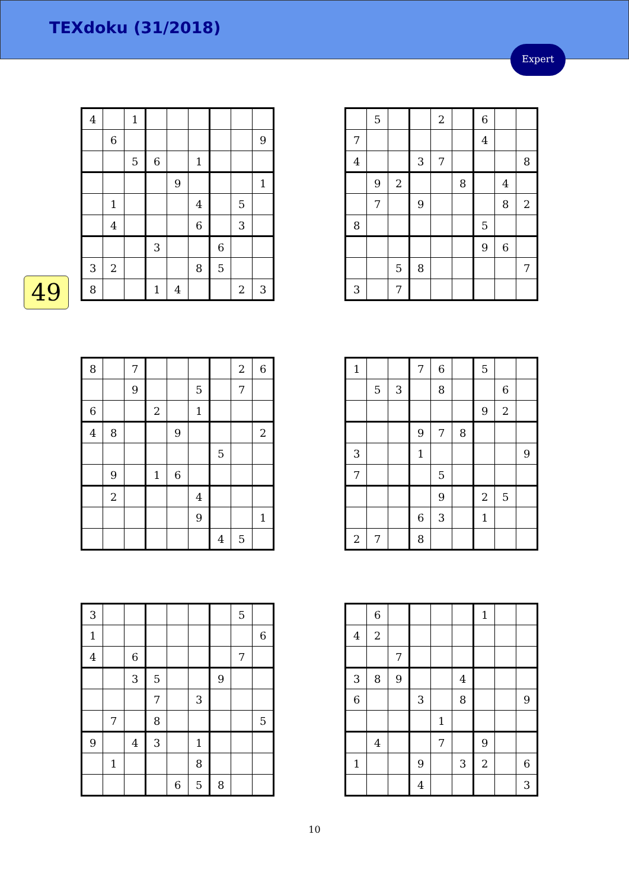TEXdoku (31/2018)
Expert
49
| 4 | | 1 | | | | | | |
| | 6 | | | | | | | 9 |
| | | 5 | 6 | | 1 | | | |
| | | | | 9 | | | | 1 |
| | 1 | | | | 4 | | 5 | |
| | 4 | | | | 6 | | 3 | |
| | | | 3 | | | 6 | | |
| 3 | 2 | | | | 8 | 5 | | |
| 8 | | | 1 | 4 | | | 2 | 3 |
| | 5 | | | 2 | | 6 | | |
| 7 | | | | | | 4 | | |
| 4 | | | 3 | 7 | | | | 8 |
| | 9 | 2 | | | 8 | | 4 | |
| | 7 | | 9 | | | | 8 | 2 |
| 8 | | | | | | 5 | | |
| | | | | | | 9 | 6 | |
| | | 5 | 8 | | | | | 7 |
| 3 | | 7 | | | | | | |
| 8 | | 7 | | | | | 2 | 6 |
| | | 9 | | | 5 | | 7 | |
| 6 | | | 2 | | 1 | | | |
| 4 | 8 | | | 9 | | | | 2 |
| | | | | | | 5 | | |
| | 9 | | 1 | 6 | | | | |
| | 2 | | | | 4 | | | |
| | | | | | 9 | | | 1 |
| | | | | | | 4 | 5 | |
| 1 | | | 7 | 6 | | 5 | | |
| | 5 | 3 | | 8 | | | 6 | |
| | | | | | | 9 | 2 | |
| | | | 9 | 7 | 8 | | | |
| 3 | | | 1 | | | | | 9 |
| 7 | | | | 5 | | | | |
| | | | | 9 | | 2 | 5 | |
| | | | 6 | 3 | | 1 | | |
| 2 | 7 | | 8 | | | | | |
| 3 | | | | | | | 5 | |
| 1 | | | | | | | | 6 |
| 4 | | 6 | | | | | 7 | |
| | | 3 | 5 | | | 9 | | |
| | | | 7 | | 3 | | | |
| | 7 | | 8 | | | | | 5 |
| 9 | | 4 | 3 | | 1 | | | |
| | 1 | | | | 8 | | | |
| | | | | 6 | 5 | 8 | | |
| | 6 | | | | | 1 | | |
| 4 | 2 | | | | | | | |
| | | 7 | | | | | | |
| 3 | 8 | 9 | | | 4 | | | |
| 6 | | | 3 | | 8 | | | 9 |
| | | | | 1 | | | | |
| | 4 | | | 7 | | 9 | | |
| 1 | | | 9 | | 3 | 2 | | 6 |
| | | | 4 | | | | | 3 |
10